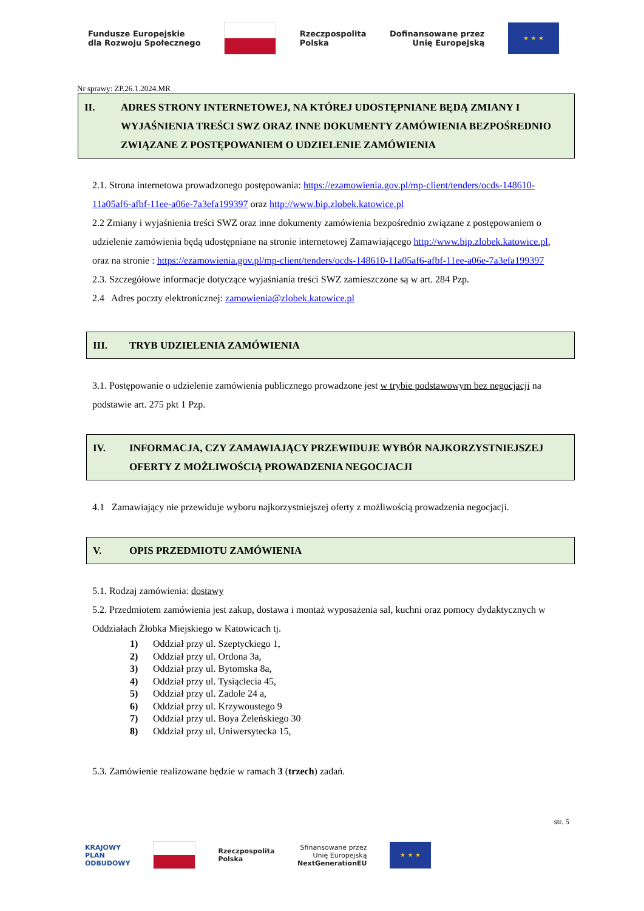Fundusze Europejskie
dla Rozwoju Społecznego
Rzeczpospolita
Polska
Dofinansowane przez
Unię Europejską
★ ★ ★
Nr sprawy: ZP.26.1.2024.MR
II. ADRES STRONY INTERNETOWEJ, NA KTÓREJ UDOSTĘPNIANE BĘDĄ ZMIANY I WYJAŚNIENIA TREŚCI SWZ ORAZ INNE DOKUMENTY ZAMÓWIENIA BEZPOŚREDNIO ZWIĄZANE Z POSTĘPOWANIEM O UDZIELENIE ZAMÓWIENIA
2.1. Strona internetowa prowadzonego postępowania: https://ezamowienia.gov.pl/mp-client/tenders/ocds-148610-11a05af6-afbf-11ee-a06e-7a3efa199397 oraz http://www.bip.zlobek.katowice.pl
2.2 Zmiany i wyjaśnienia treści SWZ oraz inne dokumenty zamówienia bezpośrednio związane z postępowaniem o udzielenie zamówienia będą udostępniane na stronie internetowej Zamawiającego http://www.bip.zlobek.katowice.pl, oraz na stronie : https://ezamowienia.gov.pl/mp-client/tenders/ocds-148610-11a05af6-afbf-11ee-a06e-7a3efa199397
2.3. Szczegółowe informacje dotyczące wyjaśniania treści SWZ zamieszczone są w art. 284 Pzp.
2.4 Adres poczty elektronicznej: zamowienia@zlobek.katowice.pl
III. TRYB UDZIELENIA ZAMÓWIENIA
3.1. Postępowanie o udzielenie zamówienia publicznego prowadzone jest w trybie podstawowym bez negocjacji na podstawie art. 275 pkt 1 Pzp.
IV. INFORMACJA, CZY ZAMAWIAJĄCY PRZEWIDUJE WYBÓR NAJKORZYSTNIEJSZEJ OFERTY Z MOŻLIWOŚCIĄ PROWADZENIA NEGOCJACJI
4.1 Zamawiający nie przewiduje wyboru najkorzystniejszej oferty z możliwością prowadzenia negocjacji.
V. OPIS PRZEDMIOTU ZAMÓWIENIA
5.1. Rodzaj zamówienia: dostawy
5.2. Przedmiotem zamówienia jest zakup, dostawa i montaż wyposażenia sal, kuchni oraz pomocy dydaktycznych w Oddziałach Żłobka Miejskiego w Katowicach tj.
1) Oddział przy ul. Szeptyckiego 1,
2) Oddział przy ul. Ordona 3a,
3) Oddział przy ul. Bytomska 8a,
4) Oddział przy ul. Tysiąclecia 45,
5) Oddział przy ul. Zadole 24 a,
6) Oddział przy ul. Krzywoustego 9
7) Oddział przy ul. Boya Żeleńskiego 30
8) Oddział przy ul. Uniwersytecka 15,
5.3. Zamówienie realizowane będzie w ramach 3 (trzech) zadań.
str. 5
KRAJOWY
PLAN
ODBUDOWY
Rzeczpospolita
Polska
Sfinansowane przez
Unię Europejską
NextGenerationEU
★ ★ ★